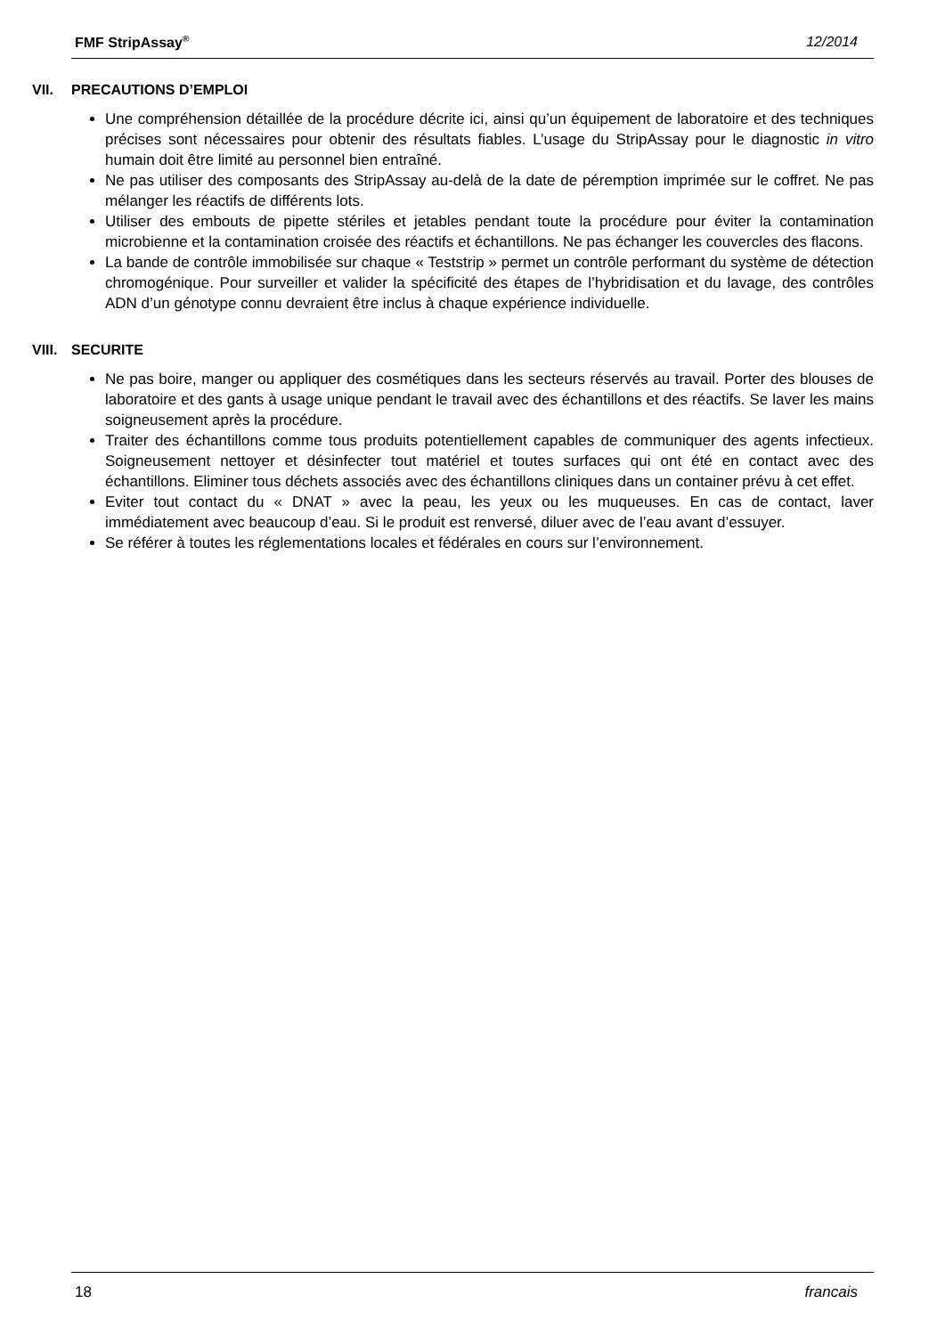FMF StripAssay<sup>®</sup> 12/2014
VII. PRECAUTIONS D’EMPLOI
Une compréhension détaillée de la procédure décrite ici, ainsi qu’un équipement de laboratoire et des techniques précises sont nécessaires pour obtenir des résultats fiables. L’usage du StripAssay pour le diagnostic in vitro humain doit être limité au personnel bien entraîné.
Ne pas utiliser des composants des StripAssay au-delà de la date de péremption imprimée sur le coffret. Ne pas mélanger les réactifs de différents lots.
Utiliser des embouts de pipette stériles et jetables pendant toute la procédure pour éviter la contamination microbienne et la contamination croisée des réactifs et échantillons. Ne pas échanger les couvercles des flacons.
La bande de contrôle immobilisée sur chaque « Teststrip » permet un contrôle performant du système de détection chromogénique. Pour surveiller et valider la spécificité des étapes de l’hybridisation et du lavage, des contrôles ADN d’un génotype connu devraient être inclus à chaque expérience individuelle.
VIII. SECURITE
Ne pas boire, manger ou appliquer des cosmétiques dans les secteurs réservés au travail. Porter des blouses de laboratoire et des gants à usage unique pendant le travail avec des échantillons et des réactifs. Se laver les mains soigneusement après la procédure.
Traiter des échantillons comme tous produits potentiellement capables de communiquer des agents infectieux. Soigneusement nettoyer et désinfecter tout matériel et toutes surfaces qui ont été en contact avec des échantillons. Eliminer tous déchets associés avec des échantillons cliniques dans un container prévu à cet effet.
Eviter tout contact du « DNAT » avec la peau, les yeux ou les muqueuses. En cas de contact, laver immédiatement avec beaucoup d’eau. Si le produit est renversé, diluer avec de l’eau avant d’essuyer.
Se référer à toutes les réglementations locales et fédérales en cours sur l’environnement.
18 francais